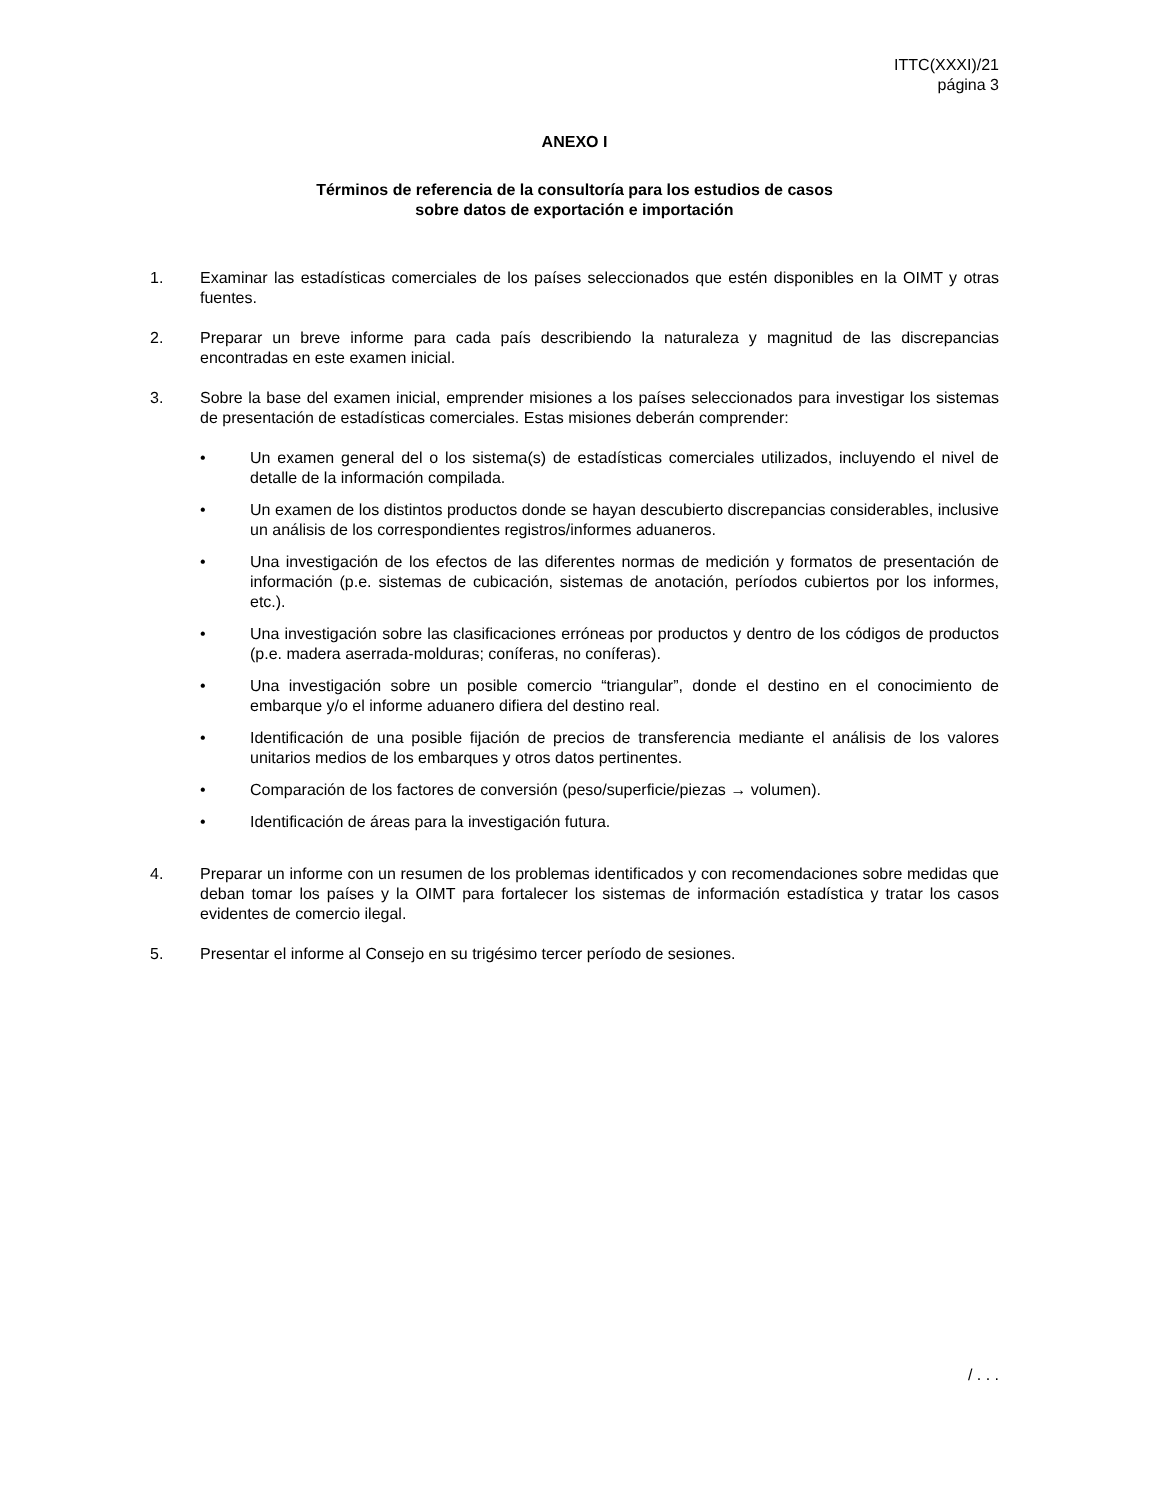ITTC(XXXI)/21
página 3
ANEXO I
Términos de referencia de la consultoría para los estudios de casos
sobre datos de exportación e importación
1. Examinar las estadísticas comerciales de los países seleccionados que estén disponibles en la OIMT y otras fuentes.
2. Preparar un breve informe para cada país describiendo la naturaleza y magnitud de las discrepancias encontradas en este examen inicial.
3. Sobre la base del examen inicial, emprender misiones a los países seleccionados para investigar los sistemas de presentación de estadísticas comerciales. Estas misiones deberán comprender:
• Un examen general del o los sistema(s) de estadísticas comerciales utilizados, incluyendo el nivel de detalle de la información compilada.
• Un examen de los distintos productos donde se hayan descubierto discrepancias considerables, inclusive un análisis de los correspondientes registros/informes aduaneros.
• Una investigación de los efectos de las diferentes normas de medición y formatos de presentación de información (p.e. sistemas de cubicación, sistemas de anotación, períodos cubiertos por los informes, etc.).
• Una investigación sobre las clasificaciones erróneas por productos y dentro de los códigos de productos (p.e. madera aserrada-molduras; coníferas, no coníferas).
• Una investigación sobre un posible comercio “triangular”, donde el destino en el conocimiento de embarque y/o el informe aduanero difiera del destino real.
• Identificación de una posible fijación de precios de transferencia mediante el análisis de los valores unitarios medios de los embarques y otros datos pertinentes.
• Comparación de los factores de conversión (peso/superficie/piezas → volumen).
• Identificación de áreas para la investigación futura.
4. Preparar un informe con un resumen de los problemas identificados y con recomendaciones sobre medidas que deban tomar los países y la OIMT para fortalecer los sistemas de información estadística y tratar los casos evidentes de comercio ilegal.
5. Presentar el informe al Consejo en su trigésimo tercer período de sesiones.
/ . . .